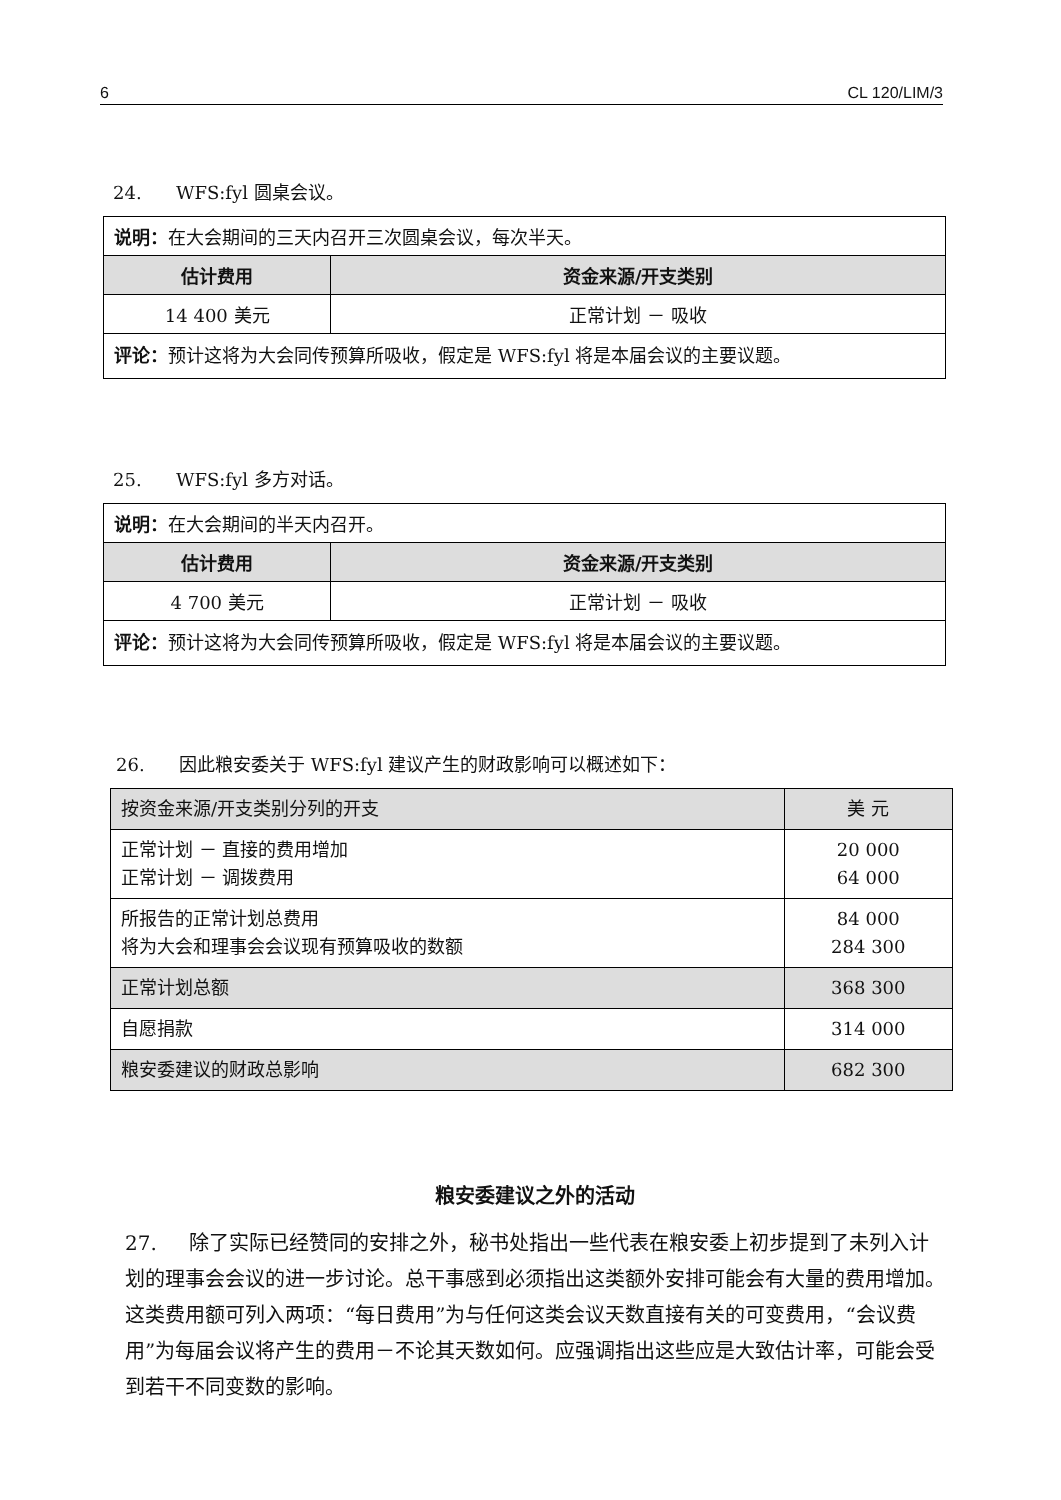6 CL 120/LIM/3
24. WFS:fyl 圆桌会议。
| 说明： 在大会期间的三天内召开三次圆桌会议，每次半天。 | |
| 估计费用 | 资金来源/开支类别 |
| 14 400 美元 | 正常计划 － 吸收 |
| 评论： 预计这将为大会同传预算所吸收，假定是 WFS:fyl 将是本届会议的主要议题。 | |
25. WFS:fyl 多方对话。
| 说明： 在大会期间的半天内召开。 | |
| 估计费用 | 资金来源/开支类别 |
| 4 700 美元 | 正常计划 － 吸收 |
| 评论： 预计这将为大会同传预算所吸收，假定是 WFS:fyl 将是本届会议的主要议题。 | |
26. 因此粮安委关于 WFS:fyl 建议产生的财政影响可以概述如下：
| 按资金来源/开支类别分列的开支 | 美 元 |
| --- | --- |
| 正常计划 － 直接的费用增加 正常计划 － 调拨费用 | 20 000 64 000 |
| 所报告的正常计划总费用 将为大会和理事会会议现有预算吸收的数额 | 84 000 284 300 |
| 正常计划总额 | 368 300 |
| 自愿捐款 | 314 000 |
| 粮安委建议的财政总影响 | 682 300 |
粮安委建议之外的活动
27. 除了实际已经赞同的安排之外，秘书处指出一些代表在粮安委上初步提到了未列入计划的理事会会议的进一步讨论。总干事感到必须指出这类额外安排可能会有大量的费用增加。这类费用额可列入两项：“每日费用”为与任何这类会议天数直接有关的可变费用，“会议费用”为每届会议将产生的费用－不论其天数如何。应强调指出这些应是大致估计率，可能会受到若干不同变数的影响。